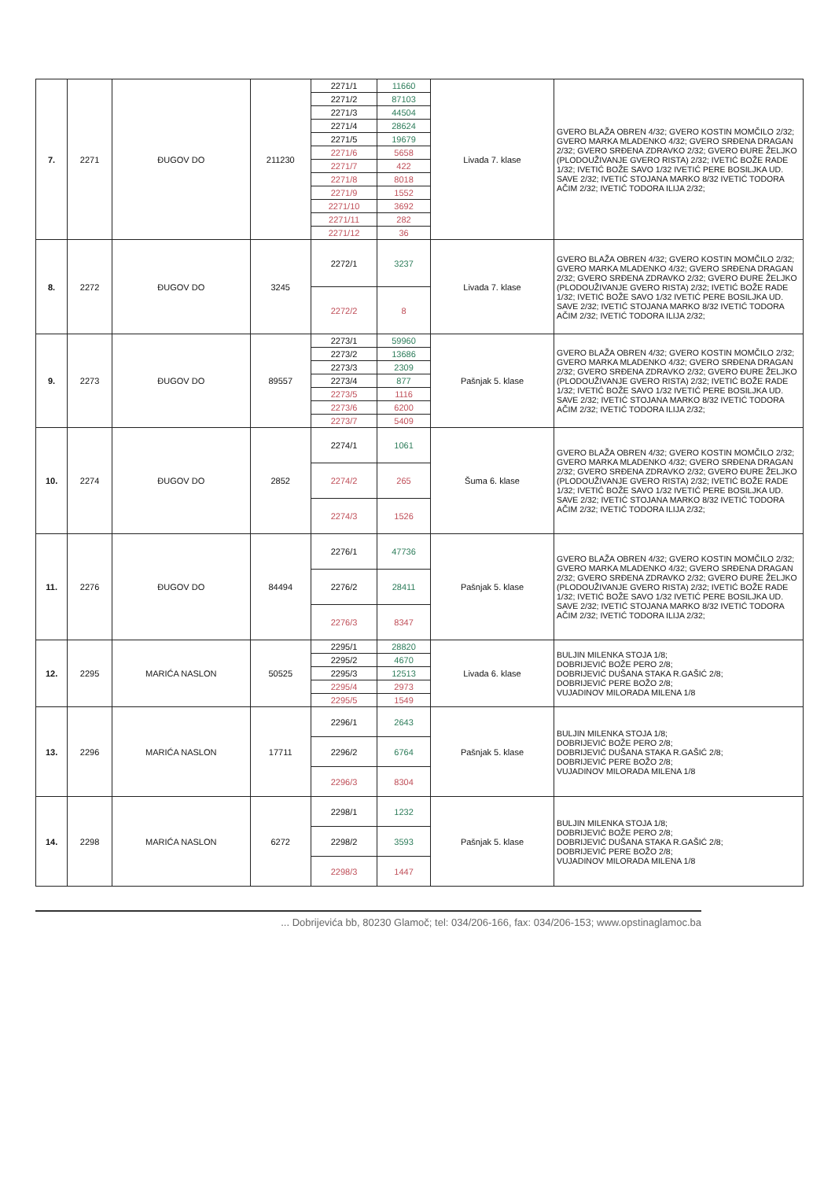| 7. | 2271 | ĐUGOV DO | 211230 | 2271/1 | 11660 | Livada 7. klase | GVERO BLAŽA OBREN 4/32; GVERO KOSTIN MOMČILO 2/32; GVERO MARKA MLADENKO 4/32; GVERO SRĐENA DRAGAN 2/32; GVERO SRĐENA ZDRAVKO 2/32; GVERO ĐURE ŽELJKO (PLODOUŽIVANJE GVERO RISTA) 2/32; IVETIĆ BOŽE RADE 1/32; IVETIĆ BOŽE SAVO 1/32 IVETIĆ PERE BOSILJKA UD. SAVE 2/32; IVETIĆ STOJANA MARKO 8/32 IVETIĆ TODORA AČIM 2/32; IVETIĆ TODORA ILIJA 2/32; |
| | | | | 2271/2 | 87103 | | |
| | | | | 2271/3 | 44504 | | |
| | | | | 2271/4 | 28624 | | |
| | | | | 2271/5 | 19679 | | |
| | | | | 2271/6 | 5658 | | |
| | | | | 2271/7 | 422 | | |
| | | | | 2271/8 | 8018 | | |
| | | | | 2271/9 | 1552 | | |
| | | | | 2271/10 | 3692 | | |
| | | | | 2271/11 | 282 | | |
| | | | | 2271/12 | 36 | | |
| 8. | 2272 | ĐUGOV DO | 3245 | 2272/1 | 3237 | Livada 7. klase | GVERO BLAŽA OBREN 4/32; GVERO KOSTIN MOMČILO 2/32; GVERO MARKA MLADENKO 4/32; GVERO SRĐENA DRAGAN 2/32; GVERO SRĐENA ZDRAVKO 2/32; GVERO ĐURE ŽELJKO (PLODOUŽIVANJE GVERO RISTA) 2/32; IVETIĆ BOŽE RADE 1/32; IVETIĆ BOŽE SAVO 1/32 IVETIĆ PERE BOSILJKA UD. SAVE 2/32; IVETIĆ STOJANA MARKO 8/32 IVETIĆ TODORA AČIM 2/32; IVETIĆ TODORA ILIJA 2/32; |
| | | | | 2272/2 | 8 | | |
| 9. | 2273 | ĐUGOV DO | 89557 | 2273/1 | 59960 | Pašnjak 5. klase | GVERO BLAŽA OBREN 4/32; GVERO KOSTIN MOMČILO 2/32; GVERO MARKA MLADENKO 4/32; GVERO SRĐENA DRAGAN 2/32; GVERO SRĐENA ZDRAVKO 2/32; GVERO ĐURE ŽELJKO (PLODOUŽIVANJE GVERO RISTA) 2/32; IVETIĆ BOŽE RADE 1/32; IVETIĆ BOŽE SAVO 1/32 IVETIĆ PERE BOSILJKA UD. SAVE 2/32; IVETIĆ STOJANA MARKO 8/32 IVETIĆ TODORA AČIM 2/32; IVETIĆ TODORA ILIJA 2/32; |
| | | | | 2273/2 | 13686 | | |
| | | | | 2273/3 | 2309 | | |
| | | | | 2273/4 | 877 | | |
| | | | | 2273/5 | 1116 | | |
| | | | | 2273/6 | 6200 | | |
| | | | | 2273/7 | 5409 | | |
| 10. | 2274 | ĐUGOV DO | 2852 | 2274/1 | 1061 | Šuma 6. klase | GVERO BLAŽA OBREN 4/32; GVERO KOSTIN MOMČILO 2/32; GVERO MARKA MLADENKO 4/32; GVERO SRĐENA DRAGAN 2/32; GVERO SRĐENA ZDRAVKO 2/32; GVERO ĐURE ŽELJKO (PLODOUŽIVANJE GVERO RISTA) 2/32; IVETIĆ BOŽE RADE 1/32; IVETIĆ BOŽE SAVO 1/32 IVETIĆ PERE BOSILJKA UD. SAVE 2/32; IVETIĆ STOJANA MARKO 8/32 IVETIĆ TODORA AČIM 2/32; IVETIĆ TODORA ILIJA 2/32; |
| | | | | 2274/2 | 265 | | |
| | | | | 2274/3 | 1526 | | |
| 11. | 2276 | ĐUGOV DO | 84494 | 2276/1 | 47736 | Pašnjak 5. klase | GVERO BLAŽA OBREN 4/32; GVERO KOSTIN MOMČILO 2/32; GVERO MARKA MLADENKO 4/32; GVERO SRĐENA DRAGAN 2/32; GVERO SRĐENA ZDRAVKO 2/32; GVERO ĐURE ŽELJKO (PLODOUŽIVANJE GVERO RISTA) 2/32; IVETIĆ BOŽE RADE 1/32; IVETIĆ BOŽE SAVO 1/32 IVETIĆ PERE BOSILJKA UD. SAVE 2/32; IVETIĆ STOJANA MARKO 8/32 IVETIĆ TODORA AČIM 2/32; IVETIĆ TODORA ILIJA 2/32; |
| | | | | 2276/2 | 28411 | | |
| | | | | 2276/3 | 8347 | | |
| 12. | 2295 | MARIĆA NASLON | 50525 | 2295/1 | 28820 | Livada 6. klase | BULJIN MILENKA STOJA 1/8; DOBRIJEVIĆ BOŽE PERO 2/8; DOBRIJEVIĆ DUŠANA STAKA R.GAŠIĆ 2/8; DOBRIJEVIĆ PERE BOŽO 2/8; VUJADINOV MILORADA MILENA 1/8 |
| | | | | 2295/2 | 4670 | | |
| | | | | 2295/3 | 12513 | | |
| | | | | 2295/4 | 2973 | | |
| | | | | 2295/5 | 1549 | | |
| 13. | 2296 | MARIĆA NASLON | 17711 | 2296/1 | 2643 | Pašnjak 5. klase | BULJIN MILENKA STOJA 1/8; DOBRIJEVIĆ BOŽE PERO 2/8; DOBRIJEVIĆ DUŠANA STAKA R.GAŠIĆ 2/8; DOBRIJEVIĆ PERE BOŽO 2/8; VUJADINOV MILORADA MILENA 1/8 |
| | | | | 2296/2 | 6764 | | |
| | | | | 2296/3 | 8304 | | |
| 14. | 2298 | MARIĆA NASLON | 6272 | 2298/1 | 1232 | Pašnjak 5. klase | BULJIN MILENKA STOJA 1/8; DOBRIJEVIĆ BOŽE PERO 2/8; DOBRIJEVIĆ DUŠANA STAKA R.GAŠIĆ 2/8; DOBRIJEVIĆ PERE BOŽO 2/8; VUJADINOV MILORADA MILENA 1/8 |
| | | | | 2298/2 | 3593 | | |
| | | | | 2298/3 | 1447 | | |
... Dobrijevića bb, 80230 Glamoč; tel: 034/206-166, fax: 034/206-153; www.opstinaglamoc.ba